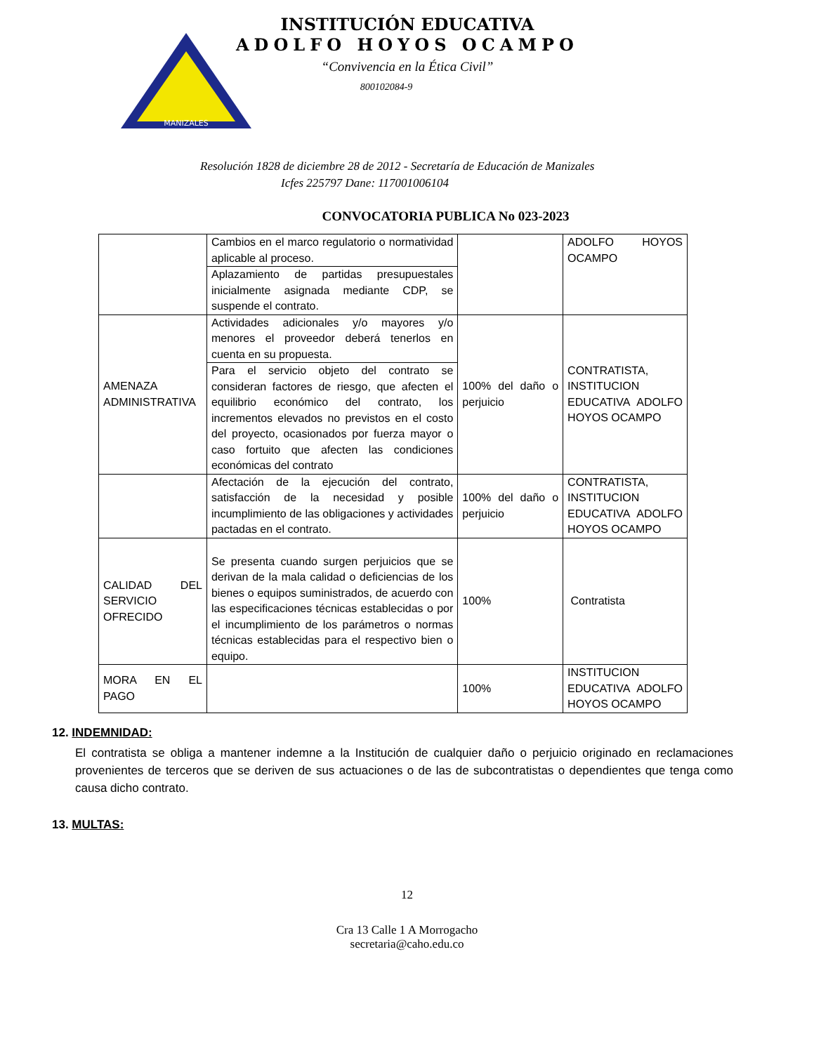MANIZALES
INSTITUCIÓN EDUCATIVA
ADOLFO HOYOS OCAMPO
“Convivencia en la Ética Civil”
800102084-9
Resolución 1828 de diciembre 28 de 2012 - Secretaría de Educación de Manizales
Icfes 225797 Dane: 117001006104
CONVOCATORIA PUBLICA No 023-2023
| | Cambios en el marco regulatorio o normatividad aplicable al proceso. | | ADOLFO HOYOS OCAMPO |
| | Aplazamiento de partidas presupuestales inicialmente asignada mediante CDP, se suspende el contrato. | | |
| AMENAZA ADMINISTRATIVA | Actividades adicionales y/o mayores y/o menores el proveedor deberá tenerlos en cuenta en su propuesta. | 100% del daño o perjuicio | CONTRATISTA, INSTITUCION EDUCATIVA ADOLFO HOYOS OCAMPO |
| | Para el servicio objeto del contrato se consideran factores de riesgo, que afecten el equilibrio económico del contrato, los incrementos elevados no previstos en el costo del proyecto, ocasionados por fuerza mayor o caso fortuito que afecten las condiciones económicas del contrato | | |
| | Afectación de la ejecución del contrato, satisfacción de la necesidad y posible incumplimiento de las obligaciones y actividades pactadas en el contrato. | 100% del daño o perjuicio | CONTRATISTA, INSTITUCION EDUCATIVA ADOLFO HOYOS OCAMPO |
| CALIDAD DEL SERVICIO OFRECIDO | Se presenta cuando surgen perjuicios que se derivan de la mala calidad o deficiencias de los bienes o equipos suministrados, de acuerdo con las especificaciones técnicas establecidas o por el incumplimiento de los parámetros o normas técnicas establecidas para el respectivo bien o equipo. | 100% | Contratista |
| MORA EN EL PAGO | | 100% | INSTITUCION EDUCATIVA ADOLFO HOYOS OCAMPO |
12. INDEMNIDAD:
El contratista se obliga a mantener indemne a la Institución de cualquier daño o perjuicio originado en reclamaciones provenientes de terceros que se deriven de sus actuaciones o de las de subcontratistas o dependientes que tenga como causa dicho contrato.
13. MULTAS:
12
Cra 13 Calle 1 A Morrogacho
secretaria@caho.edu.co